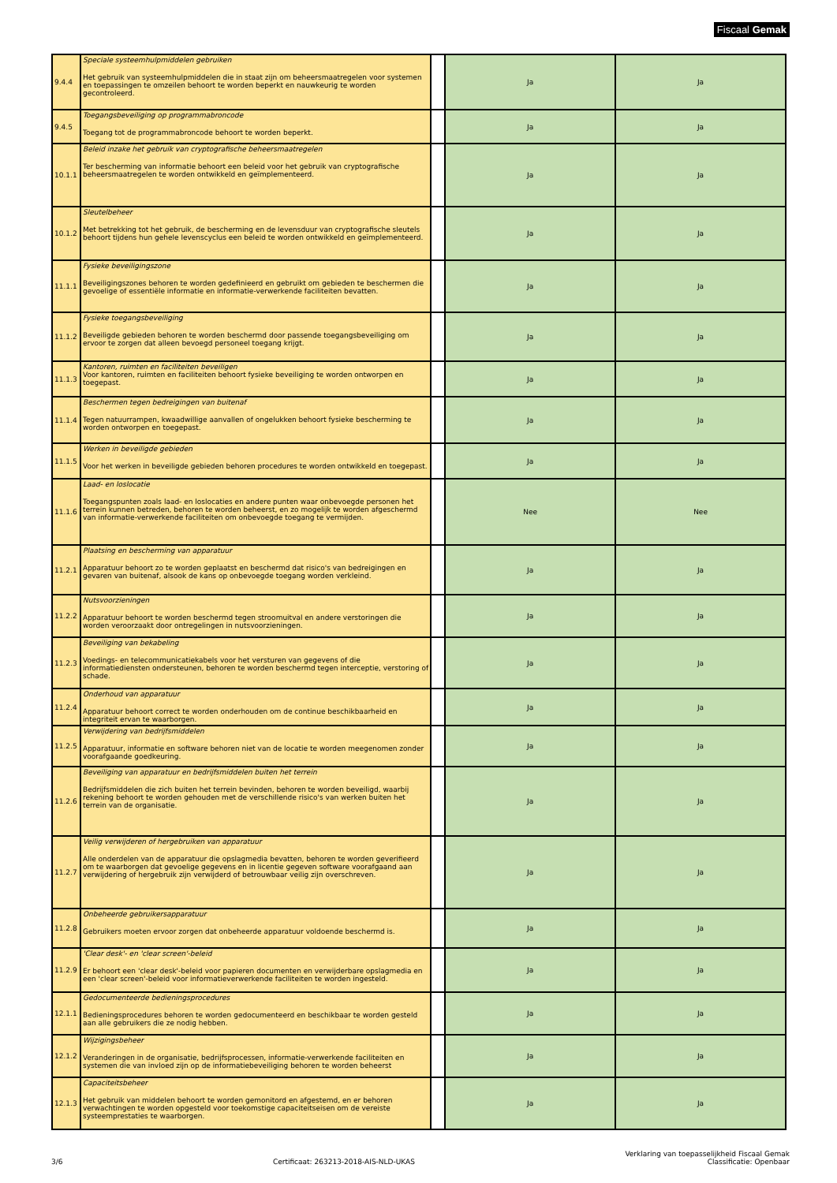Fiscaal Gemak
| 9.4.4 | Speciale systeemhulpmiddelen gebruiken Het gebruik van systeemhulpmiddelen die in staat zijn om beheersmaatregelen voor systemen en toepassingen te omzeilen behoort te worden beperkt en nauwkeurig te worden gecontroleerd. | | Ja | Ja |
| 9.4.5 | Toegangsbeveiliging op programmabroncode Toegang tot de programmabroncode behoort te worden beperkt. | | Ja | Ja |
| 10.1.1 | Beleid inzake het gebruik van cryptografische beheersmaatregelen Ter bescherming van informatie behoort een beleid voor het gebruik van cryptografische beheersmaatregelen te worden ontwikkeld en geïmplementeerd. | | Ja | Ja |
| 10.1.2 | Sleutelbeheer Met betrekking tot het gebruik, de bescherming en de levensduur van cryptografische sleutels behoort tijdens hun gehele levenscyclus een beleid te worden ontwikkeld en geïmplementeerd. | | Ja | Ja |
| 11.1.1 | Fysieke beveiligingszone Beveiligingszones behoren te worden gedefinieerd en gebruikt om gebieden te beschermen die gevoelige of essentiële informatie en informatie-verwerkende faciliteiten bevatten. | | Ja | Ja |
| 11.1.2 | Fysieke toegangsbeveiliging Beveiligde gebieden behoren te worden beschermd door passende toegangsbeveiliging om ervoor te zorgen dat alleen bevoegd personeel toegang krijgt. | | Ja | Ja |
| 11.1.3 | Kantoren, ruimten en faciliteiten beveiligen Voor kantoren, ruimten en faciliteiten behoort fysieke beveiliging te worden ontworpen en toegepast. | | Ja | Ja |
| 11.1.4 | Beschermen tegen bedreigingen van buitenaf Tegen natuurrampen, kwaadwillige aanvallen of ongelukken behoort fysieke bescherming te worden ontworpen en toegepast. | | Ja | Ja |
| 11.1.5 | Werken in beveiligde gebieden Voor het werken in beveiligde gebieden behoren procedures te worden ontwikkeld en toegepast. | | Ja | Ja |
| 11.1.6 | Laad- en loslocatie Toegangspunten zoals laad- en loslocaties en andere punten waar onbevoegde personen het terrein kunnen betreden, behoren te worden beheerst, en zo mogelijk te worden afgeschermd van informatie-verwerkende faciliteiten om onbevoegde toegang te vermijden. | | Nee | Nee |
| 11.2.1 | Plaatsing en bescherming van apparatuur Apparatuur behoort zo te worden geplaatst en beschermd dat risico's van bedreigingen en gevaren van buitenaf, alsook de kans op onbevoegde toegang worden verkleind. | | Ja | Ja |
| 11.2.2 | Nutsvoorzieningen Apparatuur behoort te worden beschermd tegen stroomuitval en andere verstoringen die worden veroorzaakt door ontregelingen in nutsvoorzieningen. | | Ja | Ja |
| 11.2.3 | Beveiliging van bekabeling Voedings- en telecommunicatiekabels voor het versturen van gegevens of die informatiediensten ondersteunen, behoren te worden beschermd tegen interceptie, verstoring of schade. | | Ja | Ja |
| 11.2.4 | Onderhoud van apparatuur Apparatuur behoort correct te worden onderhouden om de continue beschikbaarheid en integriteit ervan te waarborgen. | | Ja | Ja |
| 11.2.5 | Verwijdering van bedrijfsmiddelen Apparatuur, informatie en software behoren niet van de locatie te worden meegenomen zonder voorafgaande goedkeuring. | | Ja | Ja |
| 11.2.6 | Beveiliging van apparatuur en bedrijfsmiddelen buiten het terrein Bedrijfsmiddelen die zich buiten het terrein bevinden, behoren te worden beveiligd, waarbij rekening behoort te worden gehouden met de verschillende risico's van werken buiten het terrein van de organisatie. | | Ja | Ja |
| 11.2.7 | Veilig verwijderen of hergebruiken van apparatuur Alle onderdelen van de apparatuur die opslagmedia bevatten, behoren te worden geverifieerd om te waarborgen dat gevoelige gegevens en in licentie gegeven software voorafgaand aan verwijdering of hergebruik zijn verwijderd of betrouwbaar veilig zijn overschreven. | | Ja | Ja |
| 11.2.8 | Onbeheerde gebruikersapparatuur Gebruikers moeten ervoor zorgen dat onbeheerde apparatuur voldoende beschermd is. | | Ja | Ja |
| 11.2.9 | 'Clear desk'- en 'clear screen'-beleid Er behoort een 'clear desk'-beleid voor papieren documenten en verwijderbare opslagmedia en een 'clear screen'-beleid voor informatieverwerkende faciliteiten te worden ingesteld. | | Ja | Ja |
| 12.1.1 | Gedocumenteerde bedieningsprocedures Bedieningsprocedures behoren te worden gedocumenteerd en beschikbaar te worden gesteld aan alle gebruikers die ze nodig hebben. | | Ja | Ja |
| 12.1.2 | Wijzigingsbeheer Veranderingen in de organisatie, bedrijfsprocessen, informatie-verwerkende faciliteiten en systemen die van invloed zijn op de informatiebeveiliging behoren te worden beheerst | | Ja | Ja |
| 12.1.3 | Capaciteitsbeheer Het gebruik van middelen behoort te worden gemonitord en afgestemd, en er behoren verwachtingen te worden opgesteld voor toekomstige capaciteitseisen om de vereiste systeemprestaties te waarborgen. | | Ja | Ja |
3/6
Certificaat: 263213-2018-AIS-NLD-UKAS
Verklaring van toepasselijkheid Fiscaal Gemak
Classificatie: Openbaar